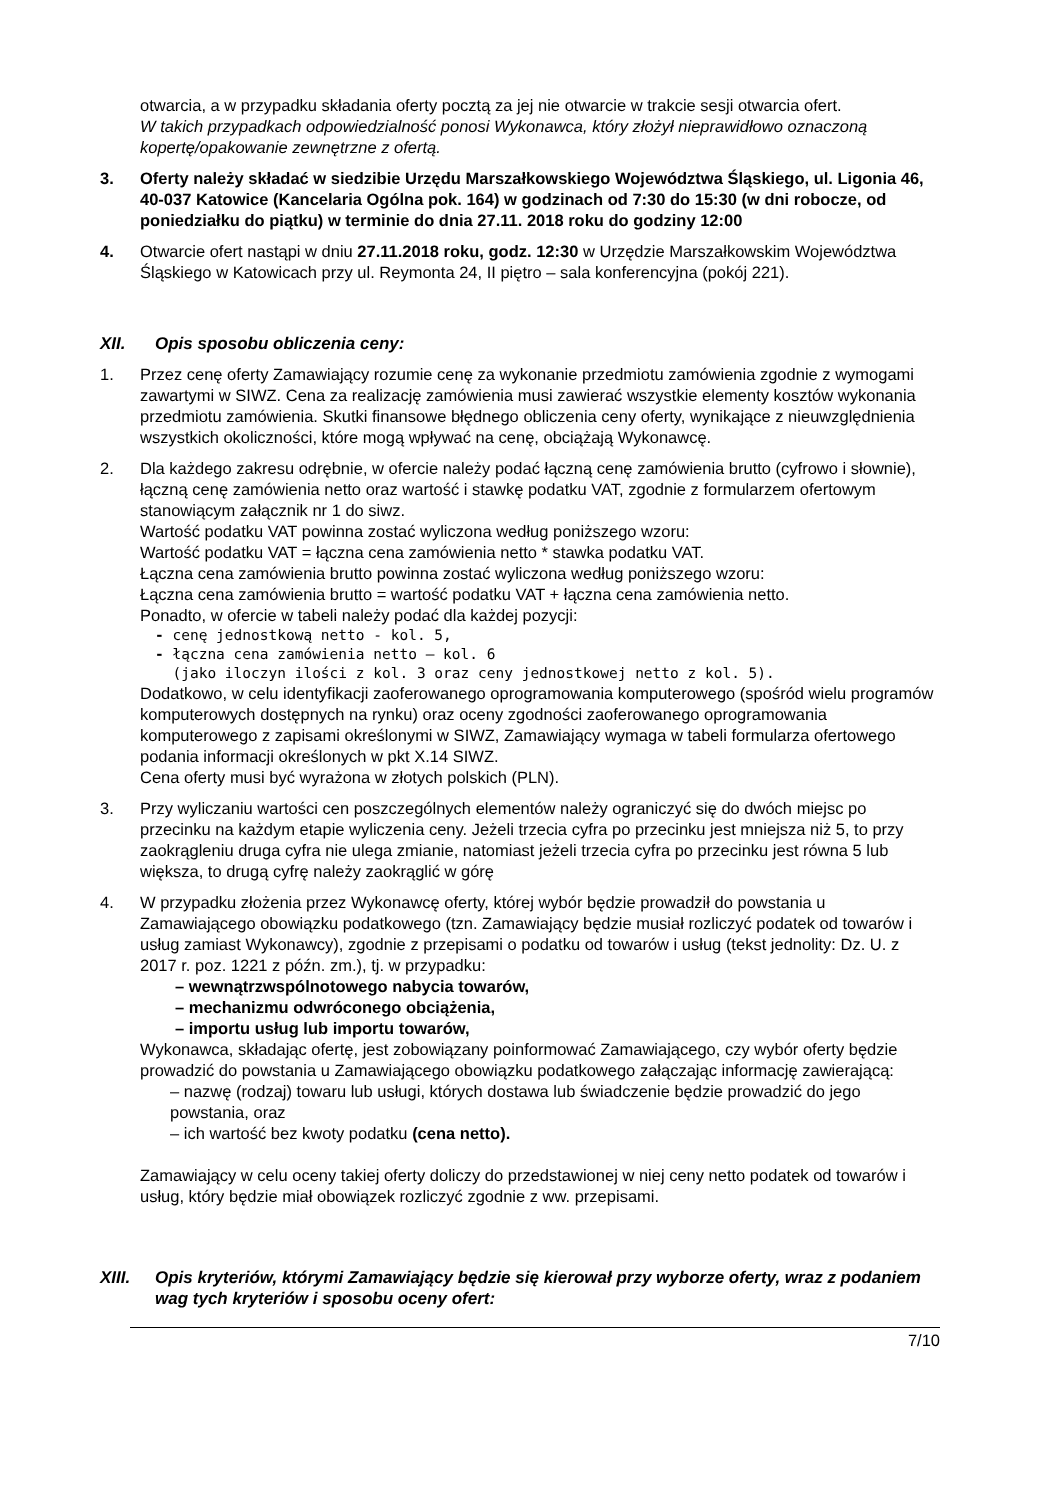otwarcia, a w przypadku składania oferty pocztą za jej nie otwarcie w trakcie sesji otwarcia ofert.
W takich przypadkach odpowiedzialność ponosi Wykonawca, który złożył nieprawidłowo oznaczoną kopertę/opakowanie zewnętrzne z ofertą.
3. Oferty należy składać w siedzibie Urzędu Marszałkowskiego Województwa Śląskiego, ul. Ligonia 46, 40-037 Katowice (Kancelaria Ogólna pok. 164) w godzinach od 7:30 do 15:30 (w dni robocze, od poniedziałku do piątku) w terminie do dnia 27.11. 2018 roku do godziny 12:00
4. Otwarcie ofert nastąpi w dniu 27.11.2018 roku, godz. 12:30 w Urzędzie Marszałkowskim Województwa Śląskiego w Katowicach przy ul. Reymonta 24, II piętro – sala konferencyjna (pokój 221).
XII. Opis sposobu obliczenia ceny:
1. Przez cenę oferty Zamawiający rozumie cenę za wykonanie przedmiotu zamówienia zgodnie z wymogami zawartymi w SIWZ. Cena za realizację zamówienia musi zawierać wszystkie elementy kosztów wykonania przedmiotu zamówienia. Skutki finansowe błędnego obliczenia ceny oferty, wynikające z nieuwzględnienia wszystkich okoliczności, które mogą wpływać na cenę, obciążają Wykonawcę.
2. Dla każdego zakresu odrębnie, w ofercie należy podać łączną cenę zamówienia brutto (cyfrowo i słownie), łączną cenę zamówienia netto oraz wartość i stawkę podatku VAT, zgodnie z formularzem ofertowym stanowiącym załącznik nr 1 do siwz.
Wartość podatku VAT powinna zostać wyliczona według poniższego wzoru:
Wartość podatku VAT = łączna cena zamówienia netto * stawka podatku VAT.
Łączna cena zamówienia brutto powinna zostać wyliczona według poniższego wzoru:
Łączna cena zamówienia brutto = wartość podatku VAT + łączna cena zamówienia netto.
Ponadto, w ofercie w tabeli należy podać dla każdej pozycji:
- cenę jednostkową netto - kol. 5,
- łączna cena zamówienia netto – kol. 6
(jako iloczyn ilości z kol. 3 oraz ceny jednostkowej netto z kol. 5).
Dodatkowo, w celu identyfikacji zaoferowanego oprogramowania komputerowego (spośród wielu programów komputerowych dostępnych na rynku) oraz oceny zgodności zaoferowanego oprogramowania komputerowego z zapisami określonymi w SIWZ, Zamawiający wymaga w tabeli formularza ofertowego podania informacji określonych w pkt X.14 SIWZ.
Cena oferty musi być wyrażona w złotych polskich (PLN).
3. Przy wyliczaniu wartości cen poszczególnych elementów należy ograniczyć się do dwóch miejsc po przecinku na każdym etapie wyliczenia ceny. Jeżeli trzecia cyfra po przecinku jest mniejsza niż 5, to przy zaokrągleniu druga cyfra nie ulega zmianie, natomiast jeżeli trzecia cyfra po przecinku jest równa 5 lub większa, to drugą cyfrę należy zaokrąglić w górę
4. W przypadku złożenia przez Wykonawcę oferty, której wybór będzie prowadził do powstania u Zamawiającego obowiązku podatkowego (tzn. Zamawiający będzie musiał rozliczyć podatek od towarów i usług zamiast Wykonawcy), zgodnie z przepisami o podatku od towarów i usług (tekst jednolity: Dz. U. z 2017 r. poz. 1221 z późn. zm.), tj. w przypadku:
– wewnątrzwspólnotowego nabycia towarów,
– mechanizmu odwróconego obciążenia,
– importu usług lub importu towarów,
Wykonawca, składając ofertę, jest zobowiązany poinformować Zamawiającego, czy wybór oferty będzie prowadzić do powstania u Zamawiającego obowiązku podatkowego załączając informację zawierającą:
– nazwę (rodzaj) towaru lub usługi, których dostawa lub świadczenie będzie prowadzić do jego powstania, oraz
– ich wartość bez kwoty podatku (cena netto).
Zamawiający w celu oceny takiej oferty doliczy do przedstawionej w niej ceny netto podatek od towarów i usług, który będzie miał obowiązek rozliczyć zgodnie z ww. przepisami.
XIII. Opis kryteriów, którymi Zamawiający będzie się kierował przy wyborze oferty, wraz z podaniem wag tych kryteriów i sposobu oceny ofert:
7/10